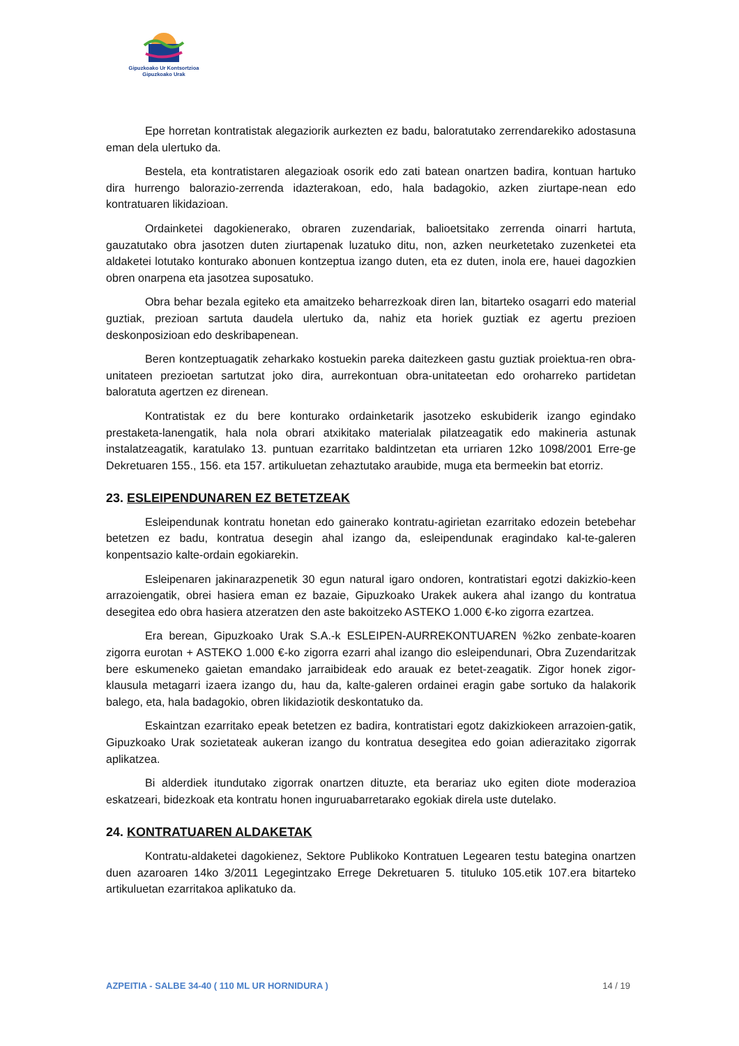Gipuzkoako Ur Kontsortzioa
Gipuzkoako Urak
Epe horretan kontratistak alegaziorik aurkezten ez badu, baloratutako zerrendarekiko adostasuna eman dela ulertuko da.
Bestela, eta kontratistaren alegazioak osorik edo zati batean onartzen badira, kontuan hartuko dira hurrengo balorazio-zerrenda idazterakoan, edo, hala badagokio, azken ziurtape-nean edo kontratuaren likidazioan.
Ordainketei dagokienerako, obraren zuzendariak, balioetsitako zerrenda oinarri hartuta, gauzatutako obra jasotzen duten ziurtapenak luzatuko ditu, non, azken neurketetako zuzenketei eta aldaketei lotutako konturako abonuen kontzeptua izango duten, eta ez duten, inola ere, hauei dagozkien obren onarpena eta jasotzea suposatuko.
Obra behar bezala egiteko eta amaitzeko beharrezkoak diren lan, bitarteko osagarri edo material guztiak, prezioan sartuta daudela ulertuko da, nahiz eta horiek guztiak ez agertu prezioen deskonposizioan edo deskribapenean.
Beren kontzeptuagatik zeharkako kostuekin pareka daitezkeen gastu guztiak proiektua-ren obra-unitateen prezioetan sartutzat joko dira, aurrekontuan obra-unitateetan edo oroharreko partidetan baloratuta agertzen ez direnean.
Kontratistak ez du bere konturako ordainketarik jasotzeko eskubiderik izango egindako prestaketa-lanengatik, hala nola obrari atxikitako materialak pilatzeagatik edo makineria astunak instalatzeagatik, karatulako 13. puntuan ezarritako baldintzetan eta urriaren 12ko 1098/2001 Erre-ge Dekretuaren 155., 156. eta 157. artikuluetan zehaztutako araubide, muga eta bermeekin bat etorriz.
23. ESLEIPENDUNAREN EZ BETETZEAK
Esleipendunak kontratu honetan edo gainerako kontratu-agirietan ezarritako edozein betebehar betetzen ez badu, kontratua desegin ahal izango da, esleipendunak eragindako kal-te-galeren konpentsazio kalte-ordain egokiarekin.
Esleipenaren jakinarazpenetik 30 egun natural igaro ondoren, kontratistari egotzi dakizkio-keen arrazoiengatik, obrei hasiera eman ez bazaie, Gipuzkoako Urakek aukera ahal izango du kontratua desegitea edo obra hasiera atzeratzen den aste bakoitzeko ASTEKO 1.000 €-ko zigorra ezartzea.
Era berean, Gipuzkoako Urak S.A.-k ESLEIPEN-AURREKONTUAREN %2ko zenbate-koaren zigorra eurotan + ASTEKO 1.000 €-ko zigorra ezarri ahal izango dio esleipendunari, Obra Zuzendaritzak bere eskumeneko gaietan emandako jarraibideak edo arauak ez betet-zeagatik. Zigor honek zigor-klausula metagarri izaera izango du, hau da, kalte-galeren ordainei eragin gabe sortuko da halakorik balego, eta, hala badagokio, obren likidaziotik deskontatuko da.
Eskaintzan ezarritako epeak betetzen ez badira, kontratistari egotz dakizkiokeen arrazoien-gatik, Gipuzkoako Urak sozietateak aukeran izango du kontratua desegitea edo goian adierazitako zigorrak aplikatzea.
Bi alderdiek itundutako zigorrak onartzen dituzte, eta berariaz uko egiten diote moderazioa eskatzeari, bidezkoak eta kontratu honen inguruabarretarako egokiak direla uste dutelako.
24. KONTRATUAREN ALDAKETAK
Kontratu-aldaketei dagokienez, Sektore Publikoko Kontratuen Legearen testu bategina onartzen duen azaroaren 14ko 3/2011 Legegintzako Errege Dekretuaren 5. tituluko 105.etik 107.era bitarteko artikuluetan ezarritakoa aplikatuko da.
AZPEITIA - SALBE 34-40 ( 110 ML UR HORNIDURA ) 14 / 19